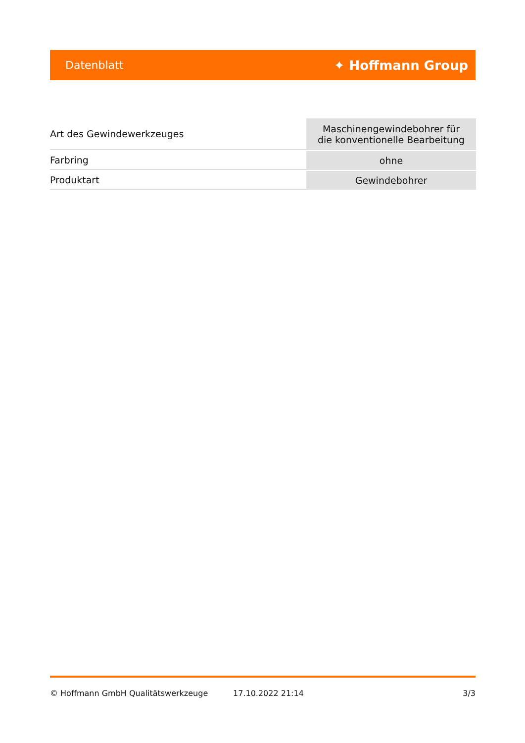Datenblatt ✦ Hoffmann Group
| Art des Gewindewerkzeuges | Maschinengewindebohrer für die konventionelle Bearbeitung |
| Farbring | ohne |
| Produktart | Gewindebohrer |
© Hoffmann GmbH Qualitätswerkzeuge 17.10.2022 21:14 3/3